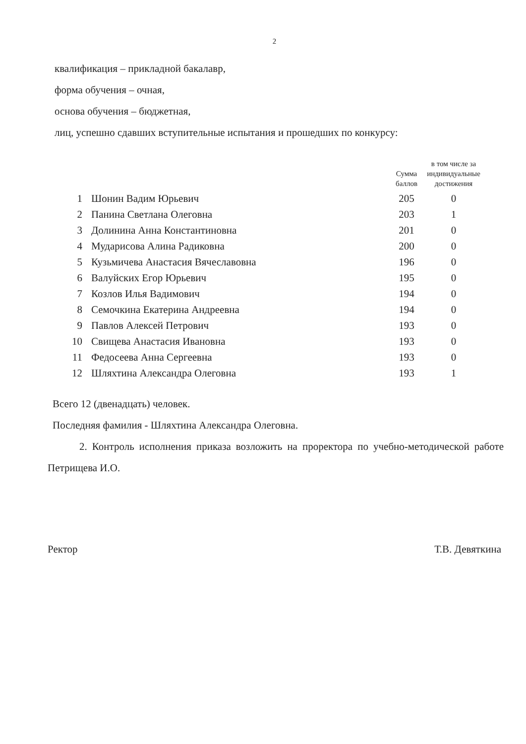2
квалификация – прикладной бакалавр,
форма обучения – очная,
основа обучения – бюджетная,
лиц, успешно сдавших вступительные испытания и прошедших по конкурсу:
| | | Сумма баллов | в том числе за индивидуальные достижения |
| --- | --- | --- | --- |
| 1 | Шонин Вадим Юрьевич | 205 | 0 |
| 2 | Панина Светлана Олеговна | 203 | 1 |
| 3 | Долинина Анна Константиновна | 201 | 0 |
| 4 | Мударисова Алина Радиковна | 200 | 0 |
| 5 | Кузьмичева Анастасия Вячеславовна | 196 | 0 |
| 6 | Валуйских Егор Юрьевич | 195 | 0 |
| 7 | Козлов Илья Вадимович | 194 | 0 |
| 8 | Семочкина Екатерина Андреевна | 194 | 0 |
| 9 | Павлов Алексей Петрович | 193 | 0 |
| 10 | Свищева Анастасия Ивановна | 193 | 0 |
| 11 | Федосеева Анна Сергеевна | 193 | 0 |
| 12 | Шляхтина Александра Олеговна | 193 | 1 |
Всего 12 (двенадцать) человек.
Последняя фамилия - Шляхтина Александра Олеговна.
2. Контроль исполнения приказа возложить на проректора по учебно-методической работе Петрищева И.О.
Ректор Т.В. Девяткина